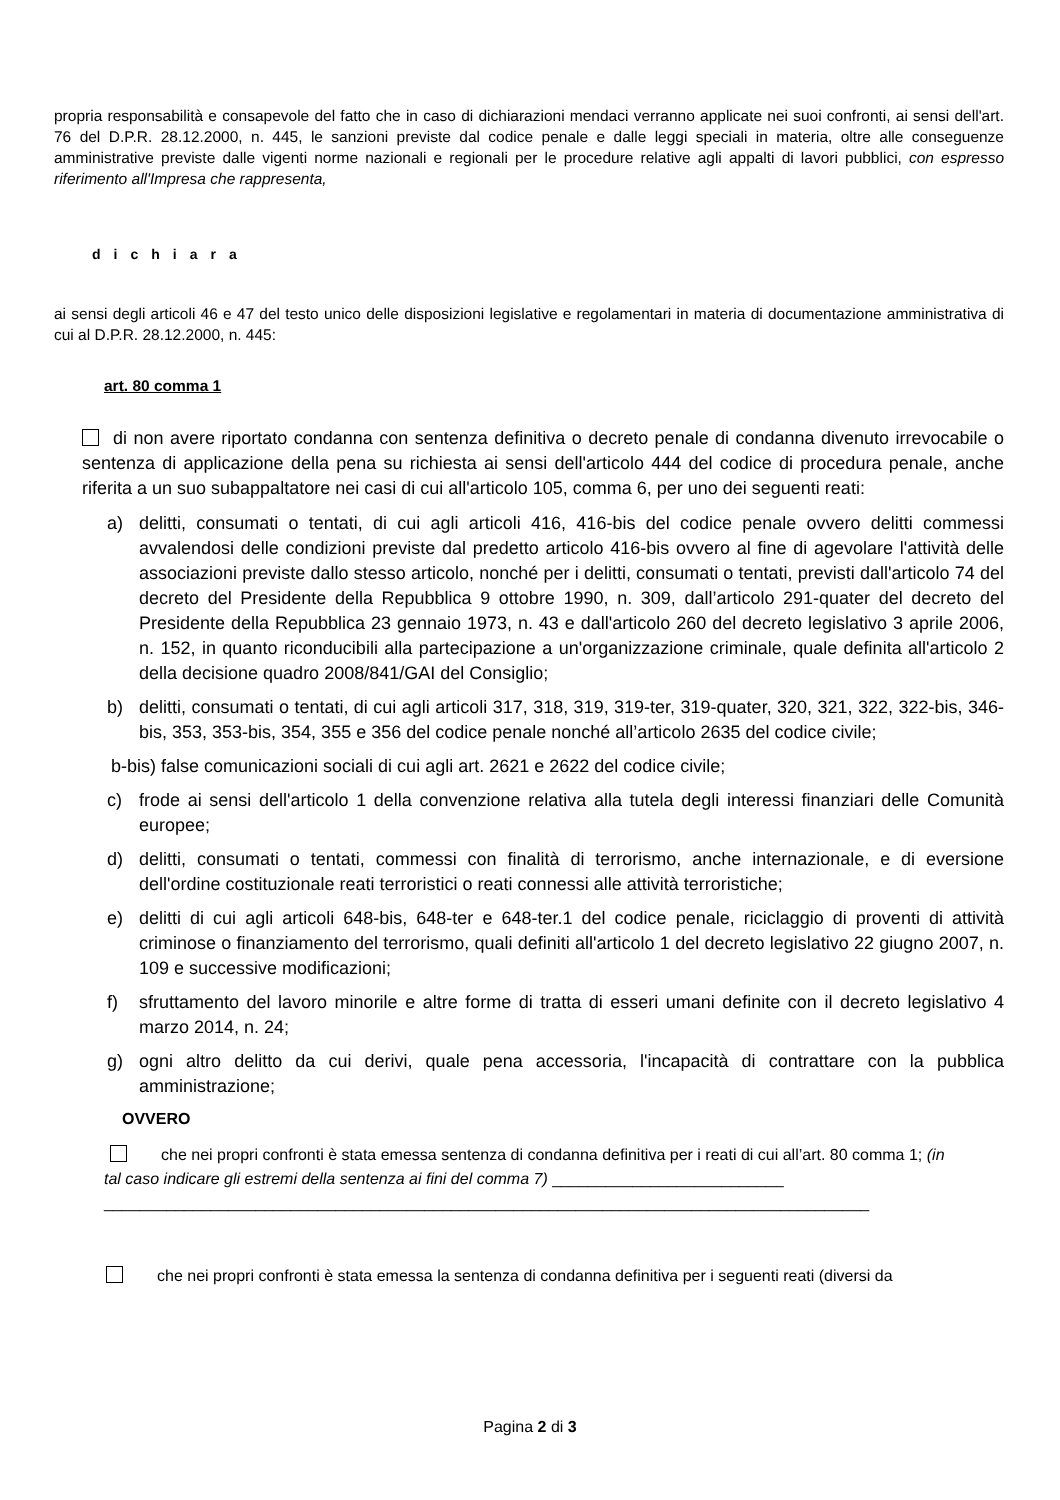propria responsabilità e consapevole del fatto che in caso di dichiarazioni mendaci verranno applicate nei suoi confronti, ai sensi dell'art. 76 del D.P.R. 28.12.2000, n. 445, le sanzioni previste dal codice penale e dalle leggi speciali in materia, oltre alle conseguenze amministrative previste dalle vigenti norme nazionali e regionali per le procedure relative agli appalti di lavori pubblici, con espresso riferimento all'Impresa che rappresenta,
dichiara
ai sensi degli articoli 46 e 47 del testo unico delle disposizioni legislative e regolamentari in materia di documentazione amministrativa di cui al D.P.R. 28.12.2000, n. 445:
art. 80 comma 1
di non avere riportato condanna con sentenza definitiva o decreto penale di condanna divenuto irrevocabile o sentenza di applicazione della pena su richiesta ai sensi dell'articolo 444 del codice di procedura penale, anche riferita a un suo subappaltatore nei casi di cui all'articolo 105, comma 6, per uno dei seguenti reati:
a) delitti, consumati o tentati, di cui agli articoli 416, 416-bis del codice penale ovvero delitti commessi avvalendosi delle condizioni previste dal predetto articolo 416-bis ovvero al fine di agevolare l'attività delle associazioni previste dallo stesso articolo, nonché per i delitti, consumati o tentati, previsti dall'articolo 74 del decreto del Presidente della Repubblica 9 ottobre 1990, n. 309, dall’articolo 291-quater del decreto del Presidente della Repubblica 23 gennaio 1973, n. 43 e dall'articolo 260 del decreto legislativo 3 aprile 2006, n. 152, in quanto riconducibili alla partecipazione a un'organizzazione criminale, quale definita all'articolo 2 della decisione quadro 2008/841/GAI del Consiglio;
b) delitti, consumati o tentati, di cui agli articoli 317, 318, 319, 319-ter, 319-quater, 320, 321, 322, 322-bis, 346-bis, 353, 353-bis, 354, 355 e 356 del codice penale nonché all’articolo 2635 del codice civile;
b-bis) false comunicazioni sociali di cui agli art. 2621 e 2622 del codice civile;
c) frode ai sensi dell'articolo 1 della convenzione relativa alla tutela degli interessi finanziari delle Comunità europee;
d) delitti, consumati o tentati, commessi con finalità di terrorismo, anche internazionale, e di eversione dell'ordine costituzionale reati terroristici o reati connessi alle attività terroristiche;
e) delitti di cui agli articoli 648-bis, 648-ter e 648-ter.1 del codice penale, riciclaggio di proventi di attività criminose o finanziamento del terrorismo, quali definiti all'articolo 1 del decreto legislativo 22 giugno 2007, n. 109 e successive modificazioni;
f) sfruttamento del lavoro minorile e altre forme di tratta di esseri umani definite con il decreto legislativo 4 marzo 2014, n. 24;
g) ogni altro delitto da cui derivi, quale pena accessoria, l'incapacità di contrattare con la pubblica amministrazione;
OVVERO
che nei propri confronti è stata emessa sentenza di condanna definitiva per i reati di cui all’art. 80 comma 1; (in tal caso indicare gli estremi della sentenza ai fini del comma 7) __________________________
______________________________________________________________________________________
che nei propri confronti è stata emessa la sentenza di condanna definitiva per i seguenti reati (diversi da
Pagina 2 di 3